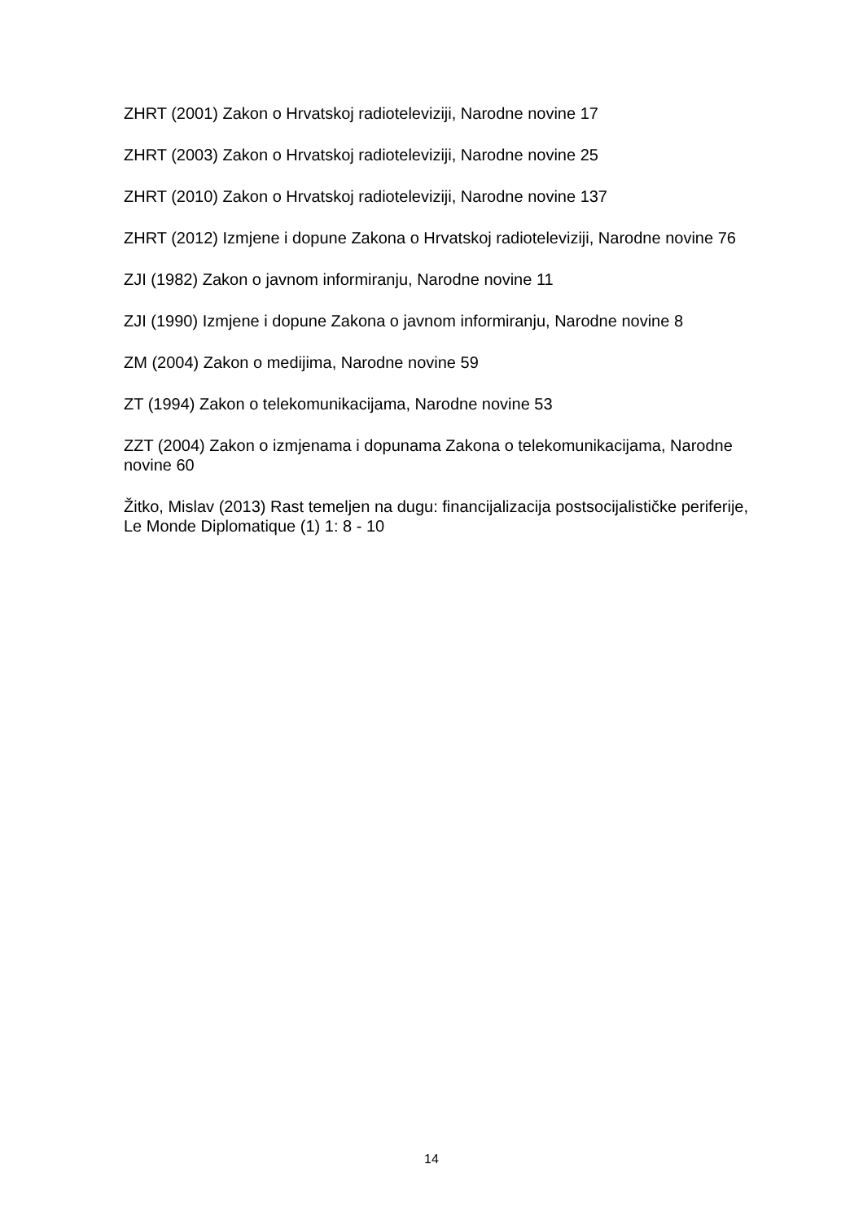ZHRT (2001) Zakon o Hrvatskoj radioteleviziji, Narodne novine 17
ZHRT (2003) Zakon o Hrvatskoj radioteleviziji, Narodne novine 25
ZHRT (2010) Zakon o Hrvatskoj radioteleviziji, Narodne novine 137
ZHRT (2012) Izmjene i dopune Zakona o Hrvatskoj radioteleviziji, Narodne novine 76
ZJI (1982) Zakon o javnom informiranju, Narodne novine 11
ZJI (1990) Izmjene i dopune Zakona o javnom informiranju, Narodne novine 8
ZM (2004) Zakon o medijima, Narodne novine 59
ZT (1994) Zakon o telekomunikacijama, Narodne novine 53
ZZT (2004) Zakon o izmjenama i dopunama Zakona o telekomunikacijama, Narodne novine 60
Žitko, Mislav (2013) Rast temeljen na dugu: financijalizacija postsocijalističke periferije, Le Monde Diplomatique (1) 1: 8 - 10
14